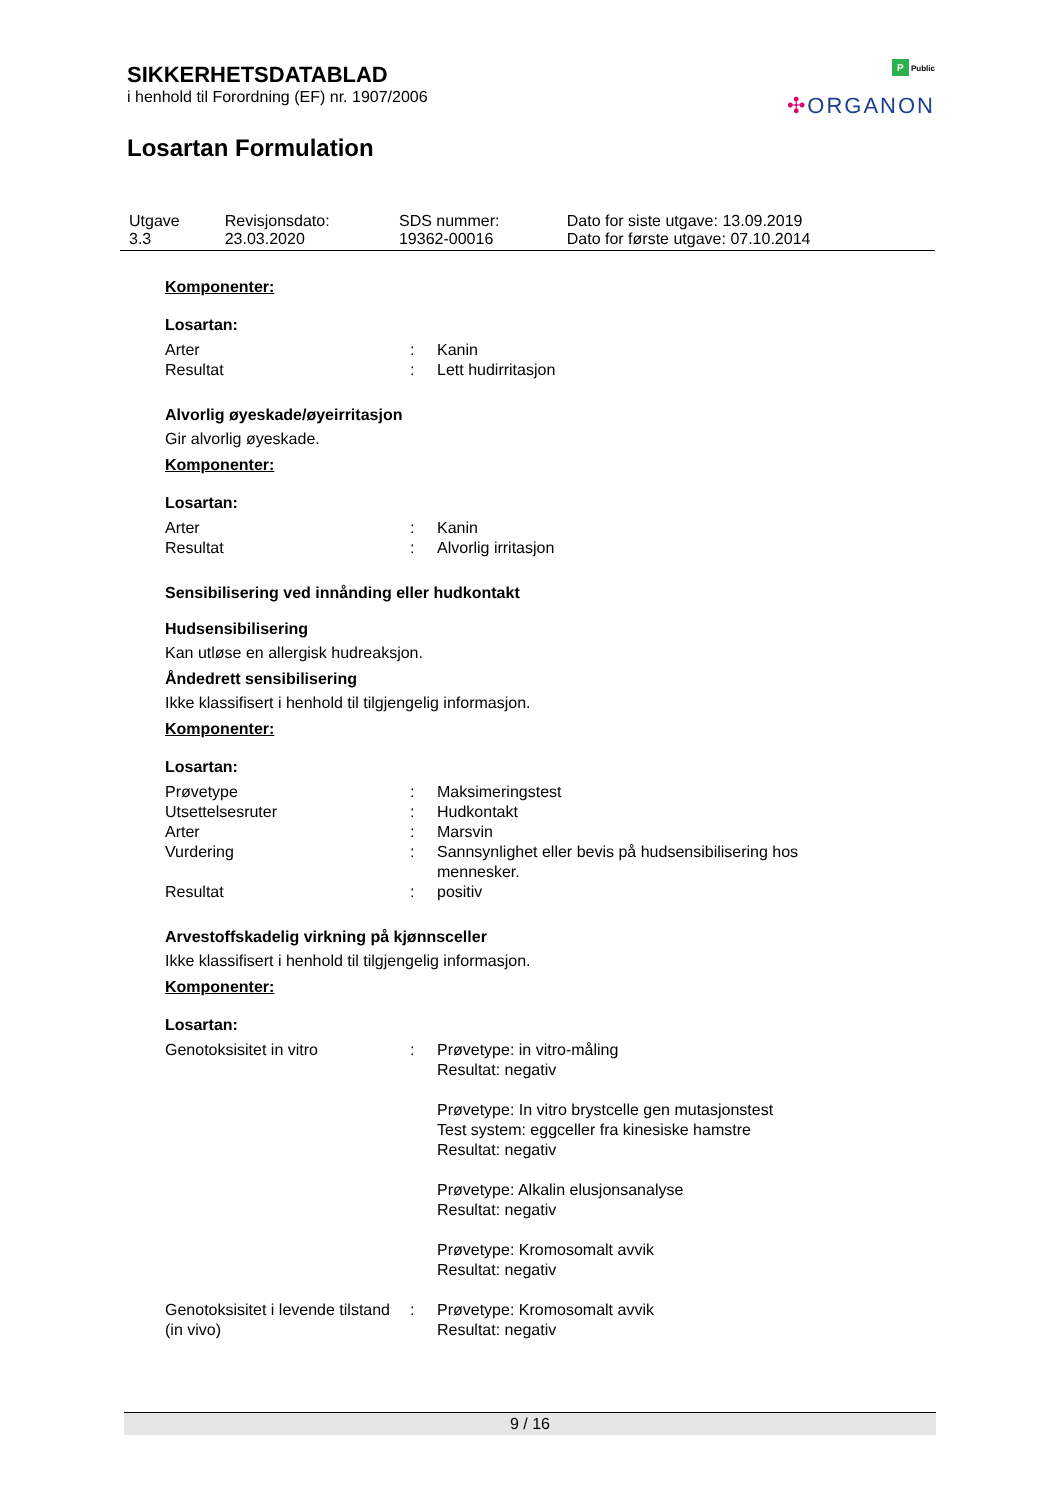SIKKERHETSDATABLAD
i henhold til Forordning (EF) nr. 1907/2006
Losartan Formulation
P Public
✣ORGANON
| Utgave 3.3 | Revisjonsdato: 23.03.2020 | SDS nummer: 19362-00016 | Dato for siste utgave: 13.09.2019 Dato for første utgave: 07.10.2014 |
Komponenter:
Losartan:
| Arter | : | Kanin |
| Resultat | : | Lett hudirritasjon |
Alvorlig øyeskade/øyeirritasjon
Gir alvorlig øyeskade.
Komponenter:
Losartan:
| Arter | : | Kanin |
| Resultat | : | Alvorlig irritasjon |
Sensibilisering ved innånding eller hudkontakt
Hudsensibilisering
Kan utløse en allergisk hudreaksjon.
Åndedrett sensibilisering
Ikke klassifisert i henhold til tilgjengelig informasjon.
Komponenter:
Losartan:
| Prøvetype | : | Maksimeringstest |
| Utsettelsesruter | : | Hudkontakt |
| Arter | : | Marsvin |
| Vurdering | : | Sannsynlighet eller bevis på hudsensibilisering hos mennesker. |
| Resultat | : | positiv |
Arvestoffskadelig virkning på kjønnsceller
Ikke klassifisert i henhold til tilgjengelig informasjon.
Komponenter:
Losartan:
| Genotoksisitet in vitro | : | Prøvetype: in vitro-måling Resultat: negativ Prøvetype: In vitro brystcelle gen mutasjonstest Test system: eggceller fra kinesiske hamstre Resultat: negativ Prøvetype: Alkalin elusjonsanalyse Resultat: negativ Prøvetype: Kromosomalt avvik Resultat: negativ |
| Genotoksisitet i levende tilstand (in vivo) | : | Prøvetype: Kromosomalt avvik Resultat: negativ |
9 / 16